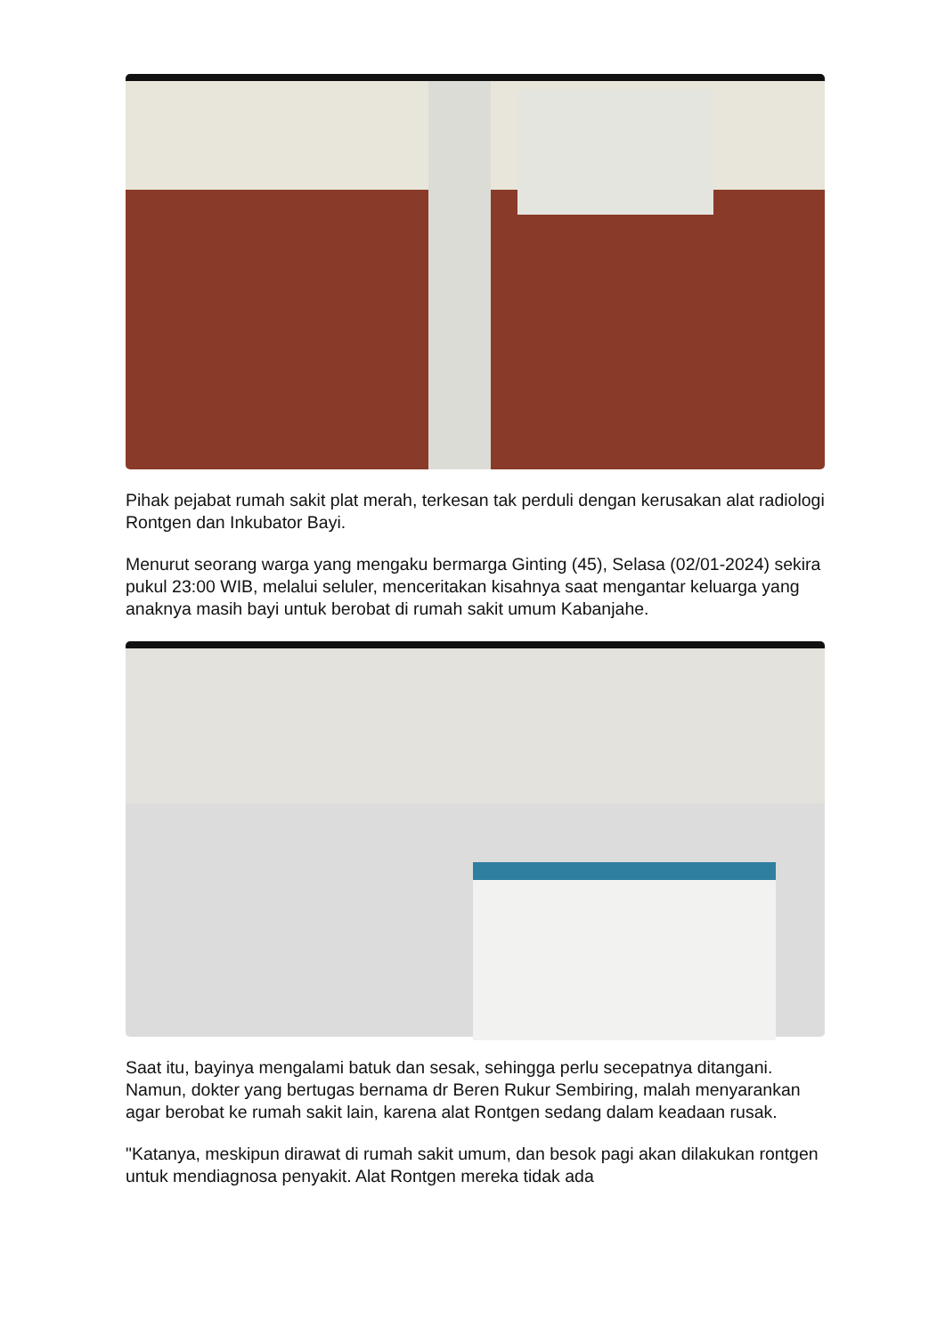Pihak pejabat rumah sakit plat merah, terkesan tak perduli dengan kerusakan alat radiologi Rontgen dan Inkubator Bayi.
Menurut seorang warga yang mengaku bermarga Ginting (45), Selasa (02/01-2024) sekira pukul 23:00 WIB, melalui seluler, menceritakan kisahnya saat mengantar keluarga yang anaknya masih bayi untuk berobat di rumah sakit umum Kabanjahe.
Saat itu, bayinya mengalami batuk dan sesak, sehingga perlu secepatnya ditangani. Namun, dokter yang bertugas bernama dr Beren Rukur Sembiring, malah menyarankan agar berobat ke rumah sakit lain, karena alat Rontgen sedang dalam keadaan rusak.
"Katanya, meskipun dirawat di rumah sakit umum, dan besok pagi akan dilakukan rontgen untuk mendiagnosa penyakit. Alat Rontgen mereka tidak ada